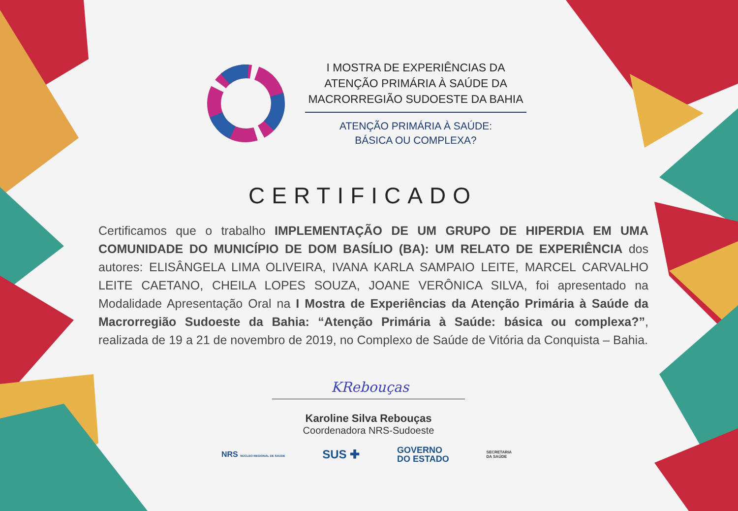I MOSTRA DE EXPERIÊNCIAS DA
ATENÇÃO PRIMÁRIA À SAÚDE DA
MACRORREGIÃO SUDOESTE DA BAHIA
ATENÇÃO PRIMÁRIA À SAÚDE:
BÁSICA OU COMPLEXA?
CERTIFICADO
Certificamos que o trabalho IMPLEMENTAÇÃO DE UM GRUPO DE HIPERDIA EM UMA COMUNIDADE DO MUNICÍPIO DE DOM BASÍLIO (BA): UM RELATO DE EXPERIÊNCIA dos autores: ELISÂNGELA LIMA OLIVEIRA, IVANA KARLA SAMPAIO LEITE, MARCEL CARVALHO LEITE CAETANO, CHEILA LOPES SOUZA, JOANE VERÔNICA SILVA, foi apresentado na Modalidade Apresentação Oral na I Mostra de Experiências da Atenção Primária à Saúde da Macrorregião Sudoeste da Bahia: “Atenção Primária à Saúde: básica ou complexa?”, realizada de 19 a 21 de novembro de 2019, no Complexo de Saúde de Vitória da Conquista – Bahia.
KRebouças
Karoline Silva Rebouças
Coordenadora NRS-Sudoeste
NRS NÚCLEO REGIONAL DE SAÚDE
SUS ✚
GOVERNO
DO ESTADO
SECRETARIA
DA SAÚDE